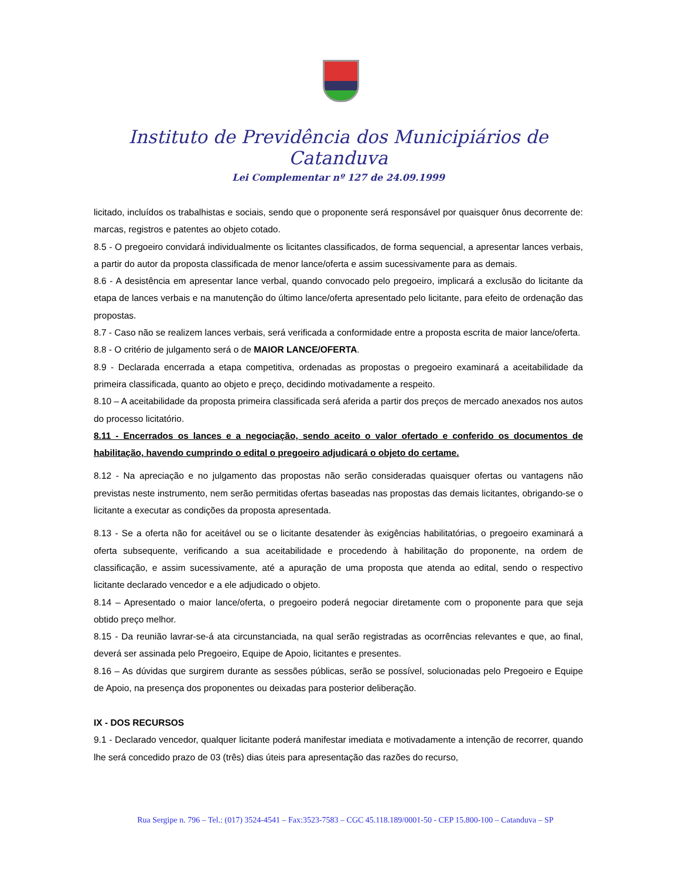Instituto de Previdência dos Municipiários de Catanduva
Lei Complementar nº 127 de 24.09.1999
licitado, incluídos os trabalhistas e sociais, sendo que o proponente será responsável por quaisquer ônus decorrente de: marcas, registros e patentes ao objeto cotado.
8.5 - O pregoeiro convidará individualmente os licitantes classificados, de forma sequencial, a apresentar lances verbais, a partir do autor da proposta classificada de menor lance/oferta e assim sucessivamente para as demais.
8.6 - A desistência em apresentar lance verbal, quando convocado pelo pregoeiro, implicará a exclusão do licitante da etapa de lances verbais e na manutenção do último lance/oferta apresentado pelo licitante, para efeito de ordenação das propostas.
8.7 - Caso não se realizem lances verbais, será verificada a conformidade entre a proposta escrita de maior lance/oferta.
8.8 - O critério de julgamento será o de MAIOR LANCE/OFERTA.
8.9 - Declarada encerrada a etapa competitiva, ordenadas as propostas o pregoeiro examinará a aceitabilidade da primeira classificada, quanto ao objeto e preço, decidindo motivadamente a respeito.
8.10 – A aceitabilidade da proposta primeira classificada será aferida a partir dos preços de mercado anexados nos autos do processo licitatório.
8.11 - Encerrados os lances e a negociação, sendo aceito o valor ofertado e conferido os documentos de habilitação, havendo cumprindo o edital o pregoeiro adjudicará o objeto do certame.
8.12 - Na apreciação e no julgamento das propostas não serão consideradas quaisquer ofertas ou vantagens não previstas neste instrumento, nem serão permitidas ofertas baseadas nas propostas das demais licitantes, obrigando-se o licitante a executar as condições da proposta apresentada.
8.13 - Se a oferta não for aceitável ou se o licitante desatender às exigências habilitatórias, o pregoeiro examinará a oferta subsequente, verificando a sua aceitabilidade e procedendo à habilitação do proponente, na ordem de classificação, e assim sucessivamente, até a apuração de uma proposta que atenda ao edital, sendo o respectivo licitante declarado vencedor e a ele adjudicado o objeto.
8.14 – Apresentado o maior lance/oferta, o pregoeiro poderá negociar diretamente com o proponente para que seja obtido preço melhor.
8.15 - Da reunião lavrar-se-á ata circunstanciada, na qual serão registradas as ocorrências relevantes e que, ao final, deverá ser assinada pelo Pregoeiro, Equipe de Apoio, licitantes e presentes.
8.16 – As dúvidas que surgirem durante as sessões públicas, serão se possível, solucionadas pelo Pregoeiro e Equipe de Apoio, na presença dos proponentes ou deixadas para posterior deliberação.
IX - DOS RECURSOS
9.1 - Declarado vencedor, qualquer licitante poderá manifestar imediata e motivadamente a intenção de recorrer, quando lhe será concedido prazo de 03 (três) dias úteis para apresentação das razões do recurso,
Rua Sergipe n. 796 – Tel.: (017) 3524-4541 – Fax:3523-7583 – CGC 45.118.189/0001-50 - CEP 15.800-100 – Catanduva – SP